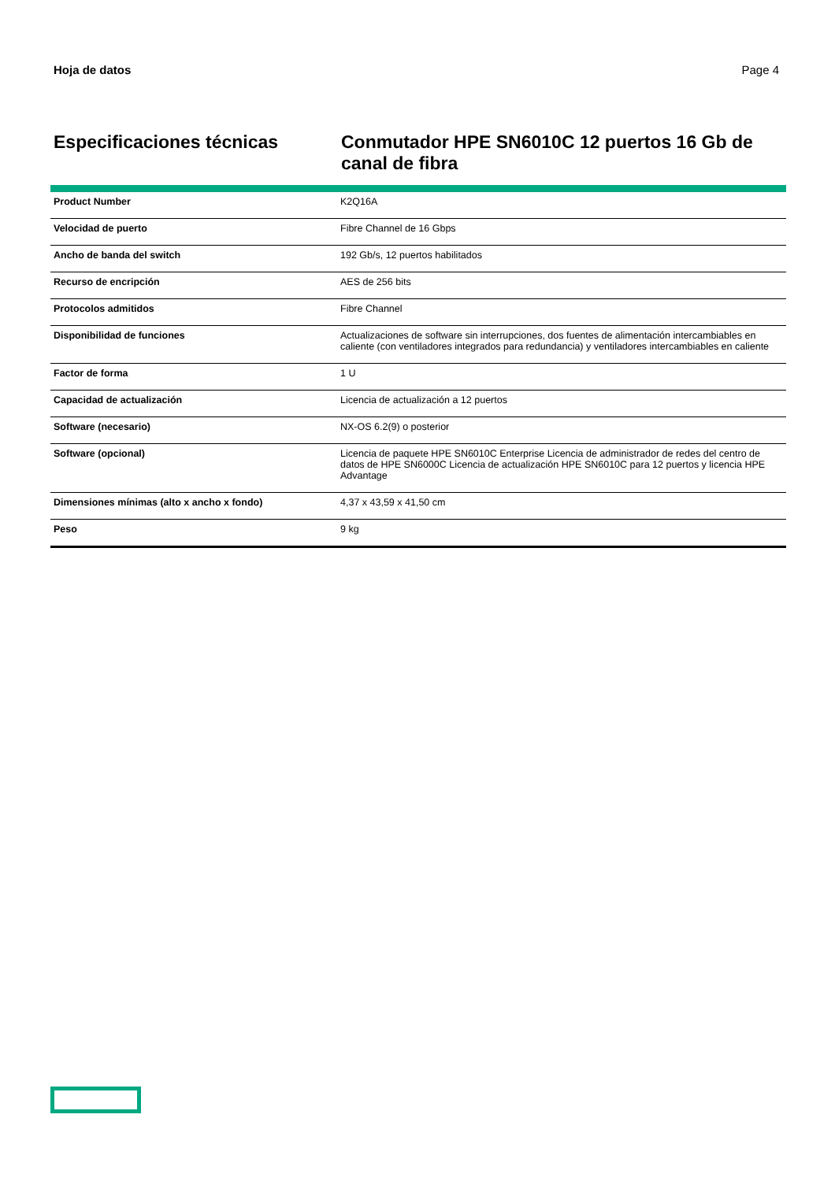Hoja de datos Page 4
Especificaciones técnicas
Conmutador HPE SN6010C 12 puertos 16 Gb de canal de fibra
| Product Number | K2Q16A |
| Velocidad de puerto | Fibre Channel de 16 Gbps |
| Ancho de banda del switch | 192 Gb/s, 12 puertos habilitados |
| Recurso de encripción | AES de 256 bits |
| Protocolos admitidos | Fibre Channel |
| Disponibilidad de funciones | Actualizaciones de software sin interrupciones, dos fuentes de alimentación intercambiables en caliente (con ventiladores integrados para redundancia) y ventiladores intercambiables en caliente |
| Factor de forma | 1 U |
| Capacidad de actualización | Licencia de actualización a 12 puertos |
| Software (necesario) | NX-OS 6.2(9) o posterior |
| Software (opcional) | Licencia de paquete HPE SN6010C Enterprise Licencia de administrador de redes del centro de datos de HPE SN6000C Licencia de actualización HPE SN6010C para 12 puertos y licencia HPE Advantage |
| Dimensiones mínimas (alto x ancho x fondo) | 4,37 x 43,59 x 41,50 cm |
| Peso | 9 kg |